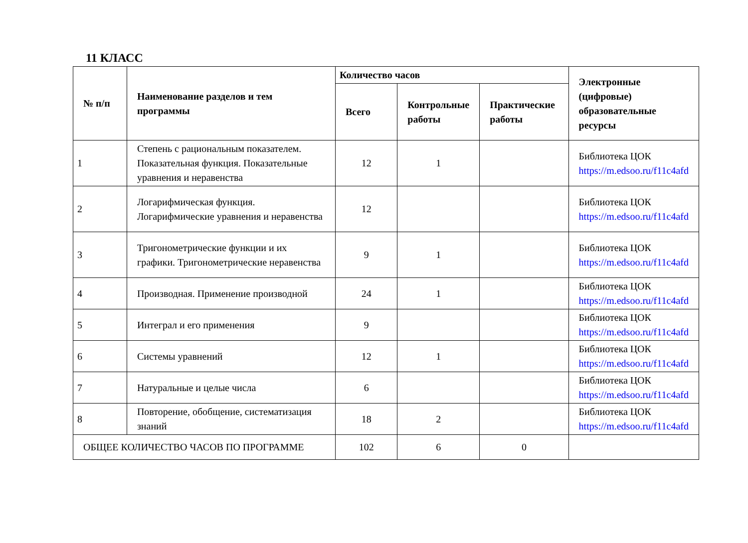11 КЛАСС
| № п/п | Наименование разделов и тем программы | Количество часов | | | Электронные (цифровые) образовательные ресурсы |
| --- | --- | --- | --- | --- | --- |
| | | Всего | Контрольные работы | Практические работы | |
| 1 | Степень с рациональным показателем. Показательная функция. Показательные уравнения и неравенства | 12 | 1 | | Библиотека ЦОК https://m.edsoo.ru/f11c4afd |
| 2 | Логарифмическая функция. Логарифмические уравнения и неравенства | 12 | | | Библиотека ЦОК https://m.edsoo.ru/f11c4afd |
| 3 | Тригонометрические функции и их графики. Тригонометрические неравенства | 9 | 1 | | Библиотека ЦОК https://m.edsoo.ru/f11c4afd |
| 4 | Производная. Применение производной | 24 | 1 | | Библиотека ЦОК https://m.edsoo.ru/f11c4afd |
| 5 | Интеграл и его применения | 9 | | | Библиотека ЦОК https://m.edsoo.ru/f11c4afd |
| 6 | Системы уравнений | 12 | 1 | | Библиотека ЦОК https://m.edsoo.ru/f11c4afd |
| 7 | Натуральные и целые числа | 6 | | | Библиотека ЦОК https://m.edsoo.ru/f11c4afd |
| 8 | Повторение, обобщение, систематизация знаний | 18 | 2 | | Библиотека ЦОК https://m.edsoo.ru/f11c4afd |
| ОБЩЕЕ КОЛИЧЕСТВО ЧАСОВ ПО ПРОГРАММЕ | | 102 | 6 | 0 | |